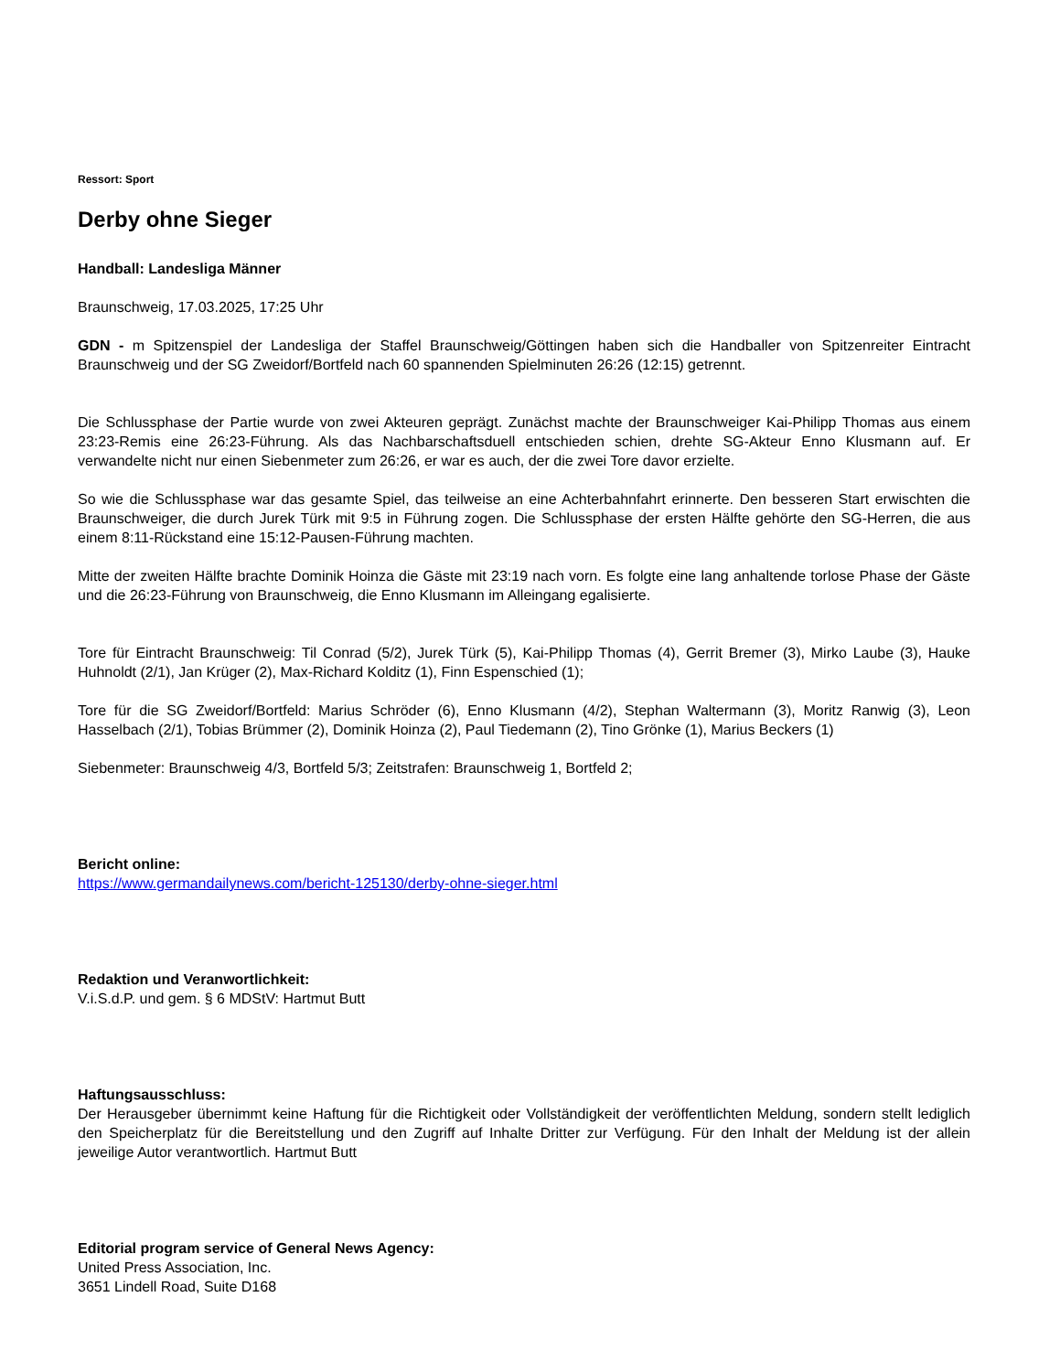Ressort: Sport
Derby ohne Sieger
Handball: Landesliga Männer
Braunschweig, 17.03.2025, 17:25 Uhr
GDN - m Spitzenspiel der Landesliga der Staffel Braunschweig/Göttingen haben sich die Handballer von Spitzenreiter Eintracht Braunschweig und der SG Zweidorf/Bortfeld nach 60 spannenden Spielminuten 26:26 (12:15) getrennt.
Die Schlussphase der Partie wurde von zwei Akteuren geprägt. Zunächst machte der Braunschweiger Kai-Philipp Thomas aus einem 23:23-Remis eine 26:23-Führung. Als das Nachbarschaftsduell entschieden schien, drehte SG-Akteur Enno Klusmann auf. Er verwandelte nicht nur einen Siebenmeter zum 26:26, er war es auch, der die zwei Tore davor erzielte.
So wie die Schlussphase war das gesamte Spiel, das teilweise an eine Achterbahnfahrt erinnerte. Den besseren Start erwischten die Braunschweiger, die durch Jurek Türk mit 9:5 in Führung zogen. Die Schlussphase der ersten Hälfte gehörte den SG-Herren, die aus einem 8:11-Rückstand eine 15:12-Pausen-Führung machten.
Mitte der zweiten Hälfte brachte Dominik Hoinza die Gäste mit 23:19 nach vorn. Es folgte eine lang anhaltende torlose Phase der Gäste und die 26:23-Führung von Braunschweig, die Enno Klusmann im Alleingang egalisierte.
Tore für Eintracht Braunschweig: Til Conrad (5/2), Jurek Türk (5), Kai-Philipp Thomas (4), Gerrit Bremer (3), Mirko Laube (3), Hauke Huhnoldt (2/1), Jan Krüger (2), Max-Richard Kolditz (1), Finn Espenschied (1);
Tore für die SG Zweidorf/Bortfeld: Marius Schröder (6), Enno Klusmann (4/2), Stephan Waltermann (3), Moritz Ranwig (3), Leon Hasselbach (2/1), Tobias Brümmer (2), Dominik Hoinza (2), Paul Tiedemann (2), Tino Grönke (1), Marius Beckers (1)
Siebenmeter: Braunschweig 4/3, Bortfeld 5/3; Zeitstrafen: Braunschweig 1, Bortfeld 2;
Bericht online:
https://www.germandailynews.com/bericht-125130/derby-ohne-sieger.html
Redaktion und Veranwortlichkeit:
V.i.S.d.P. und gem. § 6 MDStV: Hartmut Butt
Haftungsausschluss:
Der Herausgeber übernimmt keine Haftung für die Richtigkeit oder Vollständigkeit der veröffentlichten Meldung, sondern stellt lediglich den Speicherplatz für die Bereitstellung und den Zugriff auf Inhalte Dritter zur Verfügung. Für den Inhalt der Meldung ist der allein jeweilige Autor verantwortlich. Hartmut Butt
Editorial program service of General News Agency:
United Press Association, Inc.
3651 Lindell Road, Suite D168